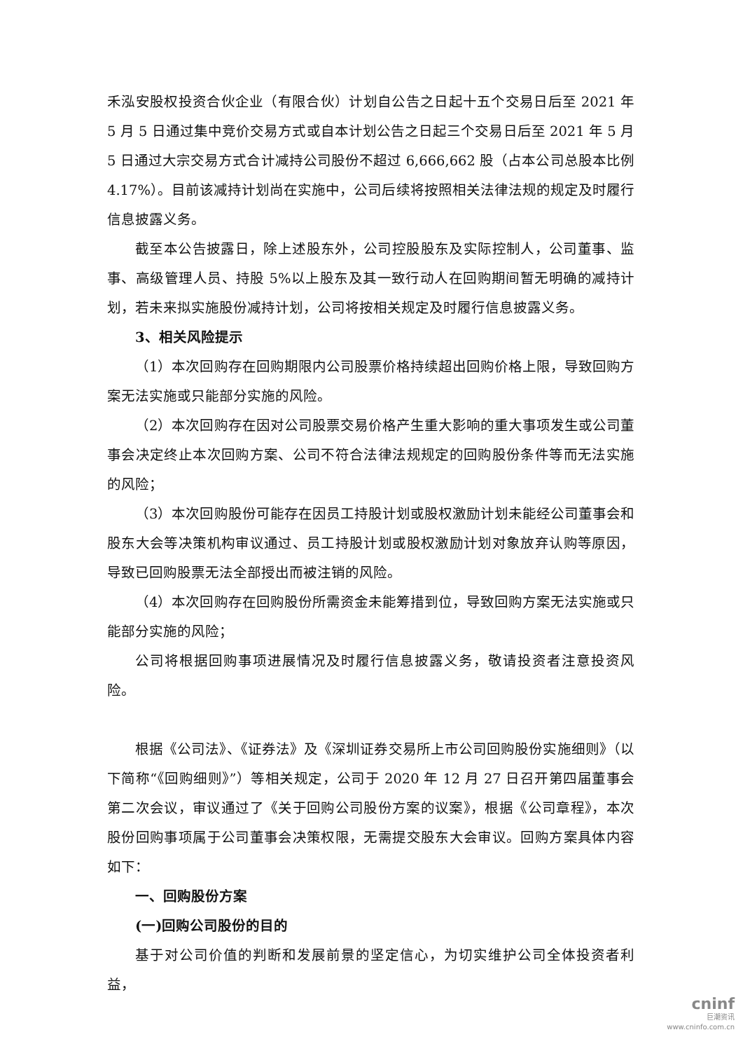禾泓安股权投资合伙企业（有限合伙）计划自公告之日起十五个交易日后至 2021 年 5 月 5 日通过集中竞价交易方式或自本计划公告之日起三个交易日后至 2021 年 5 月 5 日通过大宗交易方式合计减持公司股份不超过 6,666,662 股（占本公司总股本比例 4.17%）。目前该减持计划尚在实施中，公司后续将按照相关法律法规的规定及时履行信息披露义务。
截至本公告披露日，除上述股东外，公司控股股东及实际控制人，公司董事、监事、高级管理人员、持股 5%以上股东及其一致行动人在回购期间暂无明确的减持计划，若未来拟实施股份减持计划，公司将按相关规定及时履行信息披露义务。
3、相关风险提示
（1）本次回购存在回购期限内公司股票价格持续超出回购价格上限，导致回购方案无法实施或只能部分实施的风险。
（2）本次回购存在因对公司股票交易价格产生重大影响的重大事项发生或公司董事会决定终止本次回购方案、公司不符合法律法规规定的回购股份条件等而无法实施的风险；
（3）本次回购股份可能存在因员工持股计划或股权激励计划未能经公司董事会和股东大会等决策机构审议通过、员工持股计划或股权激励计划对象放弃认购等原因，导致已回购股票无法全部授出而被注销的风险。
（4）本次回购存在回购股份所需资金未能筹措到位，导致回购方案无法实施或只能部分实施的风险；
公司将根据回购事项进展情况及时履行信息披露义务，敬请投资者注意投资风险。
根据《公司法》、《证券法》及《深圳证券交易所上市公司回购股份实施细则》（以下简称“《回购细则》”）等相关规定，公司于 2020 年 12 月 27 日召开第四届董事会第二次会议，审议通过了《关于回购公司股份方案的议案》，根据《公司章程》，本次股份回购事项属于公司董事会决策权限，无需提交股东大会审议。回购方案具体内容如下：
一、回购股份方案
(一)回购公司股份的目的
基于对公司价值的判断和发展前景的坚定信心，为切实维护公司全体投资者利益，
cninf
巨潮资讯
www.cninfo.com.cn